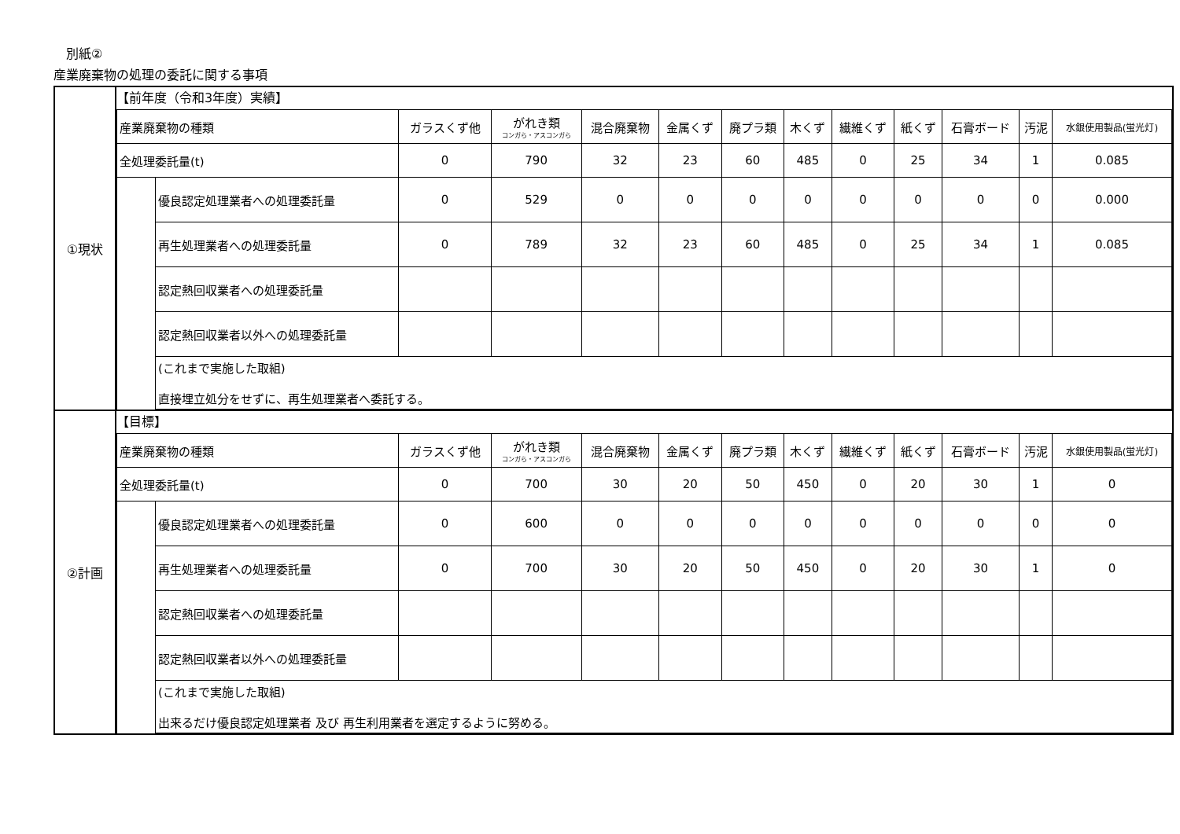別紙②
産業廃棄物の処理の委託に関する事項
| ①現状 | 【前年度（令和3年度）実績】 / 産業廃棄物の種類 / / ガラスくず他 / がれき類 コンガら・アスコンガら / 混合廃棄物 / 金属くず / 廃プラ類 / 木くず / 繊維くず / 紙くず / 石膏ボード / 汚泥 / 水銀使用製品(蛍光灯) / / 全処理委託量(t) / / 0 / 790 / 32 / 23 / 60 / 485 / 0 / 25 / 34 / 1 / 0.085 / / / 優良認定処理業者への処理委託量 / 0 / 529 / 0 / 0 / 0 / 0 / 0 / 0 / 0 / 0 / 0.000 / / / 再生処理業者への処理委託量 / 0 / 789 / 32 / 23 / 60 / 485 / 0 / 25 / 34 / 1 / 0.085 / / / 認定熱回収業者への処理委託量 / / / / / / / / / / / / / / 認定熱回収業者以外への処理委託量 / / / / / / / / / / / / / / (これまで実施した取組) 直接埋立処分をせずに、再生処理業者へ委託する。 / / / / / / / / / / / / |
| ②計画 | 【目標】 / 産業廃棄物の種類 / / ガラスくず他 / がれき類 コンガら・アスコンガら / 混合廃棄物 / 金属くず / 廃プラ類 / 木くず / 繊維くず / 紙くず / 石膏ボード / 汚泥 / 水銀使用製品(蛍光灯) / / 全処理委託量(t) / / 0 / 700 / 30 / 20 / 50 / 450 / 0 / 20 / 30 / 1 / 0 / / / 優良認定処理業者への処理委託量 / 0 / 600 / 0 / 0 / 0 / 0 / 0 / 0 / 0 / 0 / 0 / / / 再生処理業者への処理委託量 / 0 / 700 / 30 / 20 / 50 / 450 / 0 / 20 / 30 / 1 / 0 / / / 認定熱回収業者への処理委託量 / / / / / / / / / / / / / / 認定熱回収業者以外への処理委託量 / / / / / / / / / / / / / / (これまで実施した取組) 出来るだけ優良認定処理業者 及び 再生利用業者を選定するように努める。 / / / / / / / / / / / / |